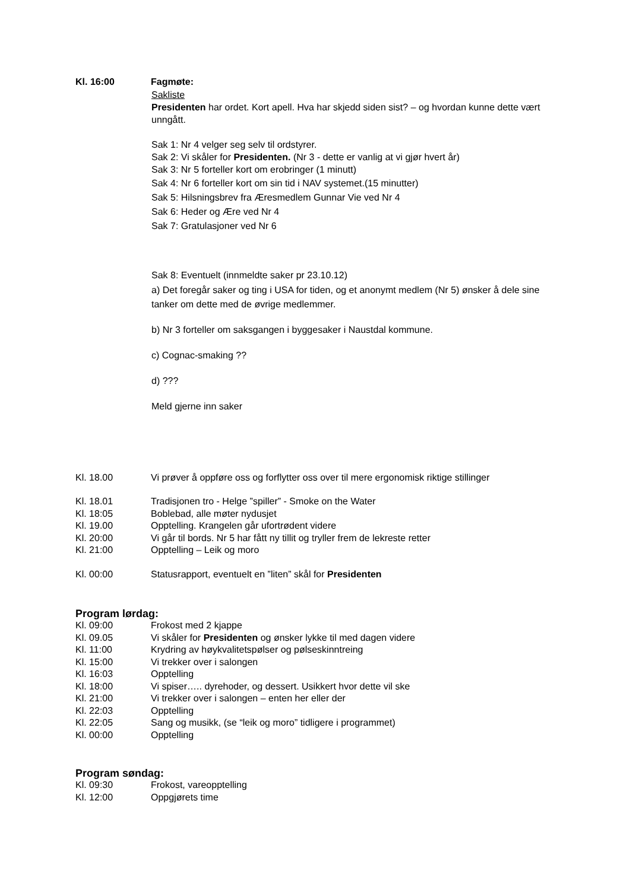Kl. 16:00 Fagmøte:
Sakliste
Presidenten har ordet. Kort apell. Hva har skjedd siden sist? – og hvordan kunne dette vært unngått.
Sak 1: Nr 4 velger seg selv til ordstyrer.
Sak 2: Vi skåler for Presidenten. (Nr 3 - dette er vanlig at vi gjør hvert år)
Sak 3: Nr 5 forteller kort om erobringer (1 minutt)
Sak 4: Nr 6 forteller kort om sin tid i NAV systemet.(15 minutter)
Sak 5: Hilsningsbrev fra Æresmedlem Gunnar Vie ved Nr 4
Sak 6: Heder og Ære ved Nr 4
Sak 7: Gratulasjoner ved Nr 6
Sak 8: Eventuelt (innmeldte saker pr 23.10.12)
a) Det foregår saker og ting i USA for tiden, og et anonymt medlem (Nr 5) ønsker å dele sine tanker om dette med de øvrige medlemmer.
b) Nr 3 forteller om saksgangen i byggesaker i Naustdal kommune.
c) Cognac-smaking ??
d) ???
Meld gjerne inn saker
Kl. 18.00 Vi prøver å oppføre oss og forflytter oss over til mere ergonomisk riktige stillinger
Kl. 18.01 Tradisjonen tro - Helge ”spiller” - Smoke on the Water
Kl. 18:05 Boblebad, alle møter nydusjet
Kl. 19.00 Opptelling. Krangelen går ufortrødent videre
Kl. 20:00 Vi går til bords. Nr 5 har fått ny tillit og tryller frem de lekreste retter
Kl. 21:00 Opptelling – Leik og moro
Kl. 00:00 Statusrapport, eventuelt en ”liten” skål for Presidenten
Program lørdag:
Kl. 09:00 Frokost med 2 kjappe
Kl. 09.05 Vi skåler for Presidenten og ønsker lykke til med dagen videre
Kl. 11:00 Krydring av høykvalitetspølser og pølseskinntreing
Kl. 15:00 Vi trekker over i salongen
Kl. 16:03 Opptelling
Kl. 18:00 Vi spiser….. dyrehoder, og dessert. Usikkert hvor dette vil ske
Kl. 21:00 Vi trekker over i salongen – enten her eller der
Kl. 22:03 Opptelling
Kl. 22:05 Sang og musikk, (se “leik og moro” tidligere i programmet)
Kl. 00:00 Opptelling
Program søndag:
Kl. 09:30 Frokost, vareopptelling
Kl. 12:00 Oppgjørets time